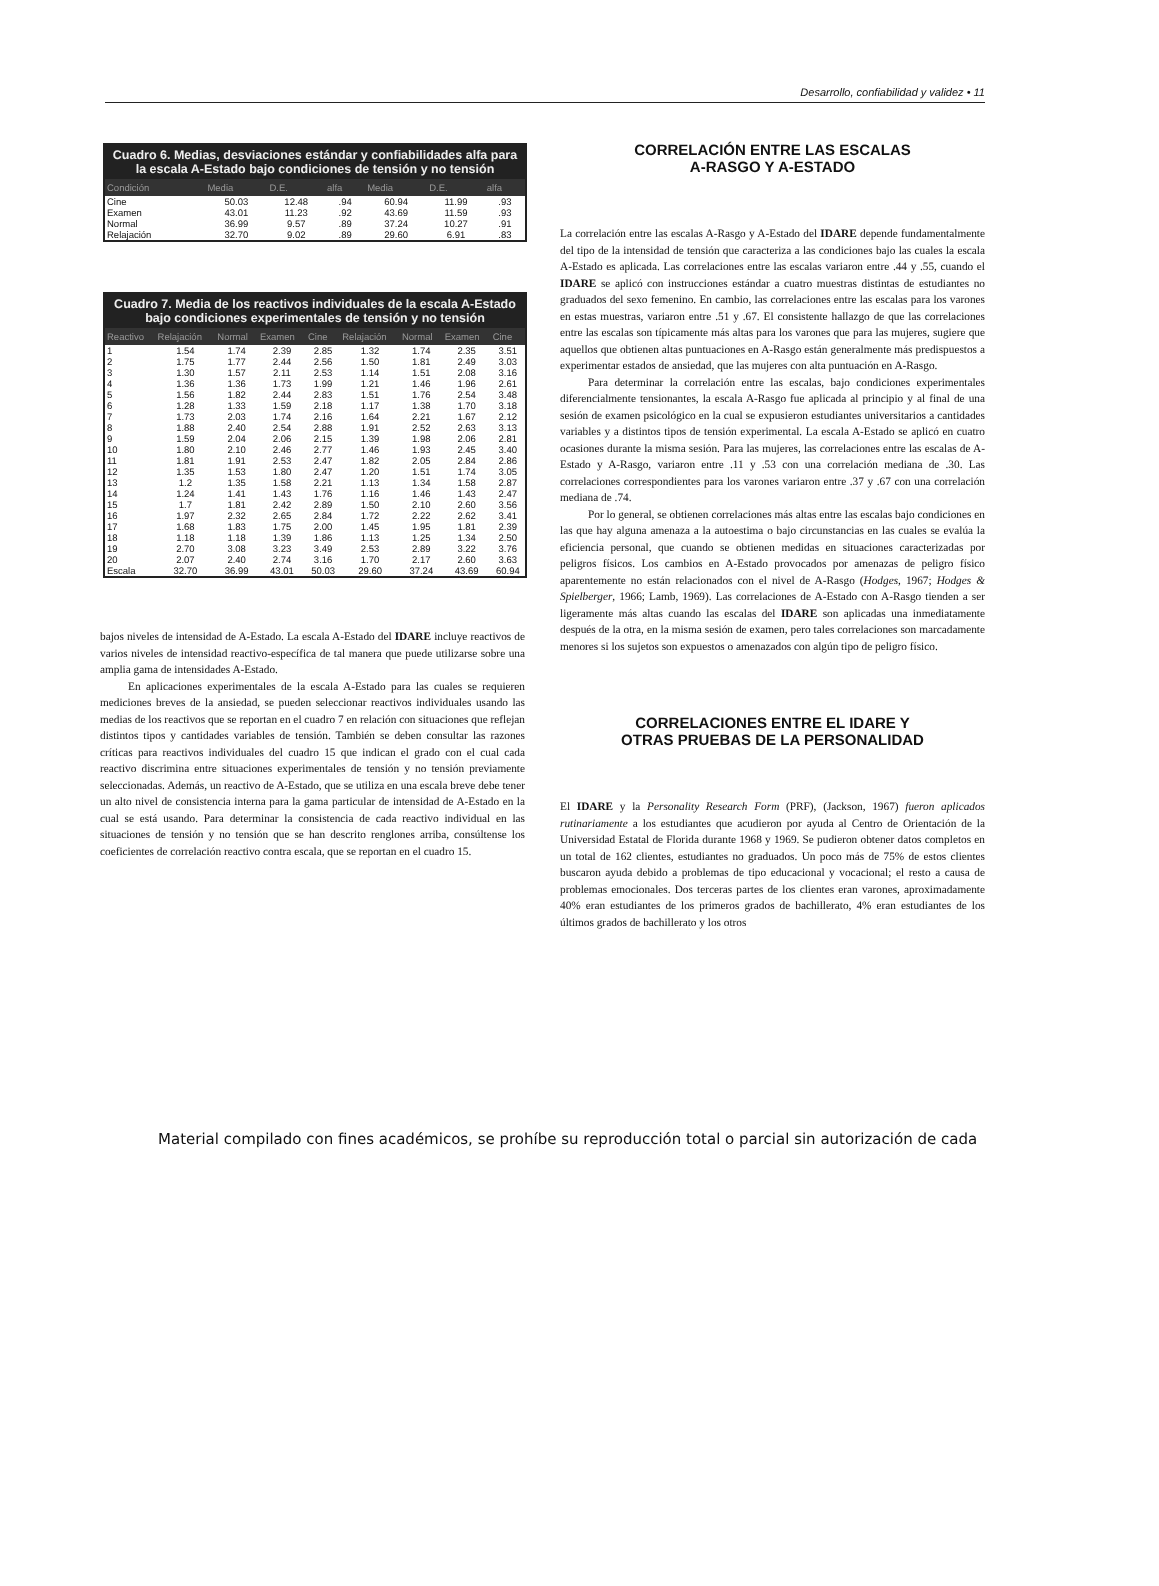Desarrollo, confiabilidad y validez • 11
Cuadro 6. Medias, desviaciones estándar y confiabilidades alfa para la escala A-Estado bajo condiciones de tensión y no tensión
| Condición | Media | D.E. | alfa | Media | D.E. | alfa |
| --- | --- | --- | --- | --- | --- | --- |
| Cine | 50.03 | 12.48 | .94 | 60.94 | 11.99 | .93 |
| Examen | 43.01 | 11.23 | .92 | 43.69 | 11.59 | .93 |
| Normal | 36.99 | 9.57 | .89 | 37.24 | 10.27 | .91 |
| Relajación | 32.70 | 9.02 | .89 | 29.60 | 6.91 | .83 |
Cuadro 7. Media de los reactivos individuales de la escala A-Estado bajo condiciones experimentales de tensión y no tensión
| Reactivo | Relajación | Normal | Examen | Cine | Relajación | Normal | Examen | Cine |
| --- | --- | --- | --- | --- | --- | --- | --- | --- |
| 1 | 1.54 | 1.74 | 2.39 | 2.85 | 1.32 | 1.74 | 2.35 | 3.51 |
| 2 | 1.75 | 1.77 | 2.44 | 2.56 | 1.50 | 1.81 | 2.49 | 3.03 |
| 3 | 1.30 | 1.57 | 2.11 | 2.53 | 1.14 | 1.51 | 2.08 | 3.16 |
| 4 | 1.36 | 1.36 | 1.73 | 1.99 | 1.21 | 1.46 | 1.96 | 2.61 |
| 5 | 1.56 | 1.82 | 2.44 | 2.83 | 1.51 | 1.76 | 2.54 | 3.48 |
| 6 | 1.28 | 1.33 | 1.59 | 2.18 | 1.17 | 1.38 | 1.70 | 3.18 |
| 7 | 1.73 | 2.03 | 1.74 | 2.16 | 1.64 | 2.21 | 1.67 | 2.12 |
| 8 | 1.88 | 2.40 | 2.54 | 2.88 | 1.91 | 2.52 | 2.63 | 3.13 |
| 9 | 1.59 | 2.04 | 2.06 | 2.15 | 1.39 | 1.98 | 2.06 | 2.81 |
| 10 | 1.80 | 2.10 | 2.46 | 2.77 | 1.46 | 1.93 | 2.45 | 3.40 |
| 11 | 1.81 | 1.91 | 2.53 | 2.47 | 1.82 | 2.05 | 2.84 | 2.86 |
| 12 | 1.35 | 1.53 | 1.80 | 2.47 | 1.20 | 1.51 | 1.74 | 3.05 |
| 13 | 1.2 | 1.35 | 1.58 | 2.21 | 1.13 | 1.34 | 1.58 | 2.87 |
| 14 | 1.24 | 1.41 | 1.43 | 1.76 | 1.16 | 1.46 | 1.43 | 2.47 |
| 15 | 1.7 | 1.81 | 2.42 | 2.89 | 1.50 | 2.10 | 2.60 | 3.56 |
| 16 | 1.97 | 2.32 | 2.65 | 2.84 | 1.72 | 2.22 | 2.62 | 3.41 |
| 17 | 1.68 | 1.83 | 1.75 | 2.00 | 1.45 | 1.95 | 1.81 | 2.39 |
| 18 | 1.18 | 1.18 | 1.39 | 1.86 | 1.13 | 1.25 | 1.34 | 2.50 |
| 19 | 2.70 | 3.08 | 3.23 | 3.49 | 2.53 | 2.89 | 3.22 | 3.76 |
| 20 | 2.07 | 2.40 | 2.74 | 3.16 | 1.70 | 2.17 | 2.60 | 3.63 |
| Escala | 32.70 | 36.99 | 43.01 | 50.03 | 29.60 | 37.24 | 43.69 | 60.94 |
bajos niveles de intensidad de A-Estado. La escala A-Estado del IDARE incluye reactivos de varios niveles de intensidad reactivo-específica de tal manera que puede utilizarse sobre una amplia gama de intensidades A-Estado.
En aplicaciones experimentales de la escala A-Estado para las cuales se requieren mediciones breves de la ansiedad, se pueden seleccionar reactivos individuales usando las medias de los reactivos que se reportan en el cuadro 7 en relación con situaciones que reflejan distintos tipos y cantidades variables de tensión. También se deben consultar las razones críticas para reactivos individuales del cuadro 15 que indican el grado con el cual cada reactivo discrimina entre situaciones experimentales de tensión y no tensión previamente seleccionadas. Además, un reactivo de A-Estado, que se utiliza en una escala breve debe tener un alto nivel de consistencia interna para la gama particular de intensidad de A-Estado en la cual se está usando. Para determinar la consistencia de cada reactivo individual en las situaciones de tensión y no tensión que se han descrito renglones arriba, consúltense los coeficientes de correlación reactivo contra escala, que se reportan en el cuadro 15.
CORRELACIÓN ENTRE LAS ESCALAS
A-RASGO Y A-ESTADO
La correlación entre las escalas A-Rasgo y A-Estado del IDARE depende fundamentalmente del tipo de la intensidad de tensión que caracteriza a las condiciones bajo las cuales la escala A-Estado es aplicada. Las correlaciones entre las escalas variaron entre .44 y .55, cuando el IDARE se aplicó con instrucciones estándar a cuatro muestras distintas de estudiantes no graduados del sexo femenino. En cambio, las correlaciones entre las escalas para los varones en estas muestras, variaron entre .51 y .67. El consistente hallazgo de que las correlaciones entre las escalas son típicamente más altas para los varones que para las mujeres, sugiere que aquellos que obtienen altas puntuaciones en A-Rasgo están generalmente más predispuestos a experimentar estados de ansiedad, que las mujeres con alta puntuación en A-Rasgo.
Para determinar la correlación entre las escalas, bajo condiciones experimentales diferencialmente tensionantes, la escala A-Rasgo fue aplicada al principio y al final de una sesión de examen psicológico en la cual se expusieron estudiantes universitarios a cantidades variables y a distintos tipos de tensión experimental. La escala A-Estado se aplicó en cuatro ocasiones durante la misma sesión. Para las mujeres, las correlaciones entre las escalas de A-Estado y A-Rasgo, variaron entre .11 y .53 con una correlación mediana de .30. Las correlaciones correspondientes para los varones variaron entre .37 y .67 con una correlación mediana de .74.
Por lo general, se obtienen correlaciones más altas entre las escalas bajo condiciones en las que hay alguna amenaza a la autoestima o bajo circunstancias en las cuales se evalúa la eficiencia personal, que cuando se obtienen medidas en situaciones caracterizadas por peligros físicos. Los cambios en A-Estado provocados por amenazas de peligro físico aparentemente no están relacionados con el nivel de A-Rasgo (Hodges, 1967; Hodges & Spielberger, 1966; Lamb, 1969). Las correlaciones de A-Estado con A-Rasgo tienden a ser ligeramente más altas cuando las escalas del IDARE son aplicadas una inmediatamente después de la otra, en la misma sesión de examen, pero tales correlaciones son marcadamente menores si los sujetos son expuestos o amenazados con algún tipo de peligro físico.
CORRELACIONES ENTRE EL IDARE Y
OTRAS PRUEBAS DE LA PERSONALIDAD
El IDARE y la Personality Research Form (PRF), (Jackson, 1967) fueron aplicados rutinariamente a los estudiantes que acudieron por ayuda al Centro de Orientación de la Universidad Estatal de Florida durante 1968 y 1969. Se pudieron obtener datos completos en un total de 162 clientes, estudiantes no graduados. Un poco más de 75% de estos clientes buscaron ayuda debido a problemas de tipo educacional y vocacional; el resto a causa de problemas emocionales. Dos terceras partes de los clientes eran varones, aproximadamente 40% eran estudiantes de los primeros grados de bachillerato, 4% eran estudiantes de los últimos grados de bachillerato y los otros
Material compilado con fines académicos, se prohíbe su reproducción total o parcial sin autorización de cada